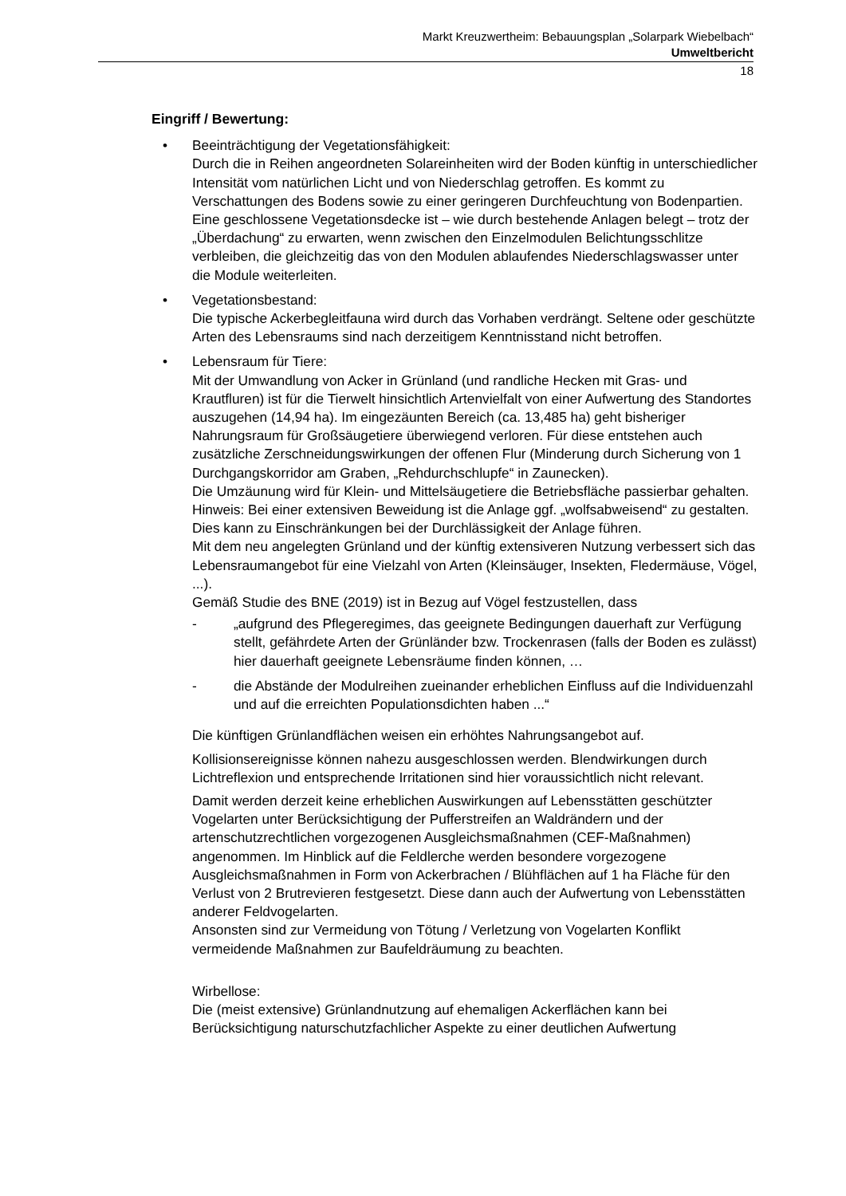Markt Kreuzwertheim: Bebauungsplan „Solarpark Wiebelbach“
Umweltbericht
18
Eingriff / Bewertung:
• Beeinträchtigung der Vegetationsfähigkeit:
Durch die in Reihen angeordneten Solareinheiten wird der Boden künftig in unterschiedlicher Intensität vom natürlichen Licht und von Niederschlag getroffen. Es kommt zu Verschattungen des Bodens sowie zu einer geringeren Durchfeuchtung von Bodenpartien. Eine geschlossene Vegetationsdecke ist – wie durch bestehende Anlagen belegt – trotz der „Überdachung“ zu erwarten, wenn zwischen den Einzelmodulen Belichtungsschlitze verbleiben, die gleichzeitig das von den Modulen ablaufendes Niederschlagswasser unter die Module weiterleiten.
• Vegetationsbestand:
Die typische Ackerbegleitfauna wird durch das Vorhaben verdrängt. Seltene oder geschützte Arten des Lebensraums sind nach derzeitigem Kenntnisstand nicht betroffen.
• Lebensraum für Tiere:
Mit der Umwandlung von Acker in Grünland (und randliche Hecken mit Gras- und Krautfluren) ist für die Tierwelt hinsichtlich Artenvielfalt von einer Aufwertung des Standortes auszugehen (14,94 ha). Im eingezäunten Bereich (ca. 13,485 ha) geht bisheriger Nahrungsraum für Großsäugetiere überwiegend verloren. Für diese entstehen auch zusätzliche Zerschneidungswirkungen der offenen Flur (Minderung durch Sicherung von 1 Durchgangskorridor am Graben, „Rehdurchschlupfe“ in Zaunecken).
Die Umzäunung wird für Klein- und Mittelsäugetiere die Betriebsfläche passierbar gehalten. Hinweis: Bei einer extensiven Beweidung ist die Anlage ggf. „wolfsabweisend“ zu gestalten. Dies kann zu Einschränkungen bei der Durchlässigkeit der Anlage führen.
Mit dem neu angelegten Grünland und der künftig extensiveren Nutzung verbessert sich das Lebensraumangebot für eine Vielzahl von Arten (Kleinsäuger, Insekten, Fledermäuse, Vögel, ...).
Gemäß Studie des BNE (2019) ist in Bezug auf Vögel festzustellen, dass
- „aufgrund des Pflegeregimes, das geeignete Bedingungen dauerhaft zur Verfügung stellt, gefährdete Arten der Grünländer bzw. Trockenrasen (falls der Boden es zulässt) hier dauerhaft geeignete Lebensräume finden können, …
- die Abstände der Modulreihen zueinander erheblichen Einfluss auf die Individuenzahl und auf die erreichten Populationsdichten haben ...“
Die künftigen Grünlandflächen weisen ein erhöhtes Nahrungsangebot auf.
Kollisionsereignisse können nahezu ausgeschlossen werden. Blendwirkungen durch Lichtreflexion und entsprechende Irritationen sind hier voraussichtlich nicht relevant.
Damit werden derzeit keine erheblichen Auswirkungen auf Lebensstätten geschützter Vogelarten unter Berücksichtigung der Pufferstreifen an Waldrändern und der artenschutzrechtlichen vorgezogenen Ausgleichsmaßnahmen (CEF-Maßnahmen) angenommen. Im Hinblick auf die Feldlerche werden besondere vorgezogene Ausgleichsmaßnahmen in Form von Ackerbrachen / Blühflächen auf 1 ha Fläche für den Verlust von 2 Brutrevieren festgesetzt. Diese dann auch der Aufwertung von Lebensstätten anderer Feldvogelarten.
Ansonsten sind zur Vermeidung von Tötung / Verletzung von Vogelarten Konflikt vermeidende Maßnahmen zur Baufeldräumung zu beachten.
Wirbellose:
Die (meist extensive) Grünlandnutzung auf ehemaligen Ackerflächen kann bei Berücksichtigung naturschutzfachlicher Aspekte zu einer deutlichen Aufwertung